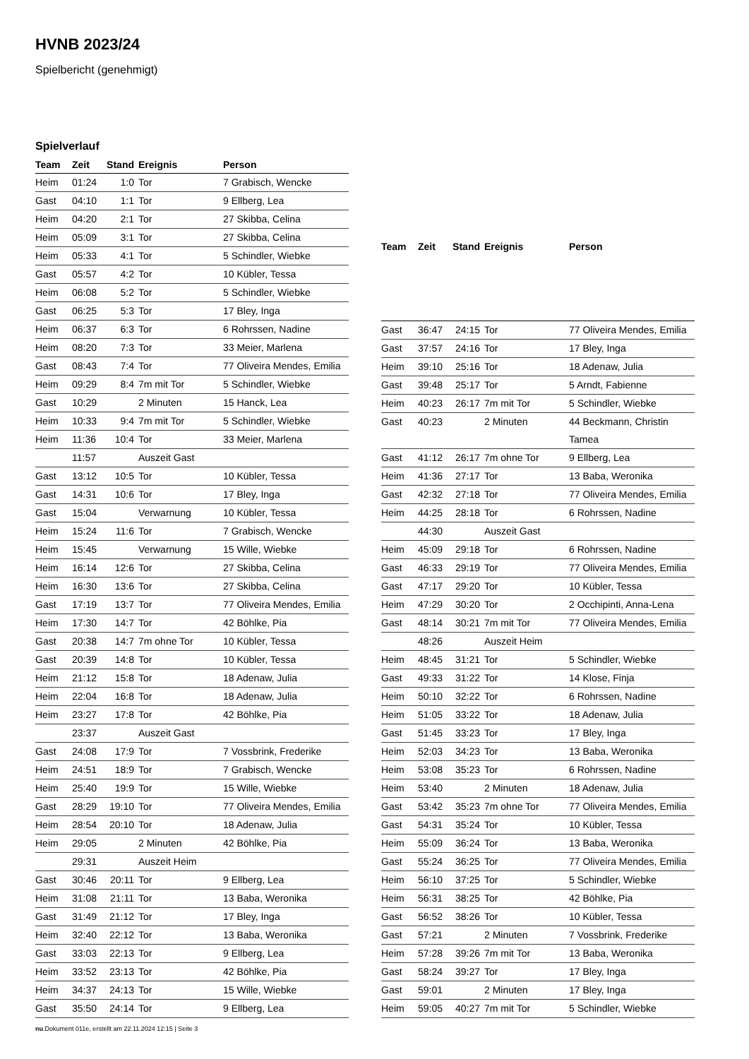HVNB 2023/24
Spielbericht (genehmigt)
Spielverlauf
| Team | Zeit | Stand | Ereignis | Person |
| --- | --- | --- | --- | --- |
| Heim | 01:24 | 1:0 | Tor | 7 Grabisch, Wencke |
| Gast | 04:10 | 1:1 | Tor | 9 Ellberg, Lea |
| Heim | 04:20 | 2:1 | Tor | 27 Skibba, Celina |
| Heim | 05:09 | 3:1 | Tor | 27 Skibba, Celina |
| Heim | 05:33 | 4:1 | Tor | 5 Schindler, Wiebke |
| Gast | 05:57 | 4:2 | Tor | 10 Kübler, Tessa |
| Heim | 06:08 | 5:2 | Tor | 5 Schindler, Wiebke |
| Gast | 06:25 | 5:3 | Tor | 17 Bley, Inga |
| Heim | 06:37 | 6:3 | Tor | 6 Rohrssen, Nadine |
| Heim | 08:20 | 7:3 | Tor | 33 Meier, Marlena |
| Gast | 08:43 | 7:4 | Tor | 77 Oliveira Mendes, Emilia |
| Heim | 09:29 | 8:4 | 7m mit Tor | 5 Schindler, Wiebke |
| Gast | 10:29 | | 2 Minuten | 15 Hanck, Lea |
| Heim | 10:33 | 9:4 | 7m mit Tor | 5 Schindler, Wiebke |
| Heim | 11:36 | 10:4 | Tor | 33 Meier, Marlena |
| | 11:57 | | Auszeit Gast | |
| Gast | 13:12 | 10:5 | Tor | 10 Kübler, Tessa |
| Gast | 14:31 | 10:6 | Tor | 17 Bley, Inga |
| Gast | 15:04 | | Verwarnung | 10 Kübler, Tessa |
| Heim | 15:24 | 11:6 | Tor | 7 Grabisch, Wencke |
| Heim | 15:45 | | Verwarnung | 15 Wille, Wiebke |
| Heim | 16:14 | 12:6 | Tor | 27 Skibba, Celina |
| Heim | 16:30 | 13:6 | Tor | 27 Skibba, Celina |
| Gast | 17:19 | 13:7 | Tor | 77 Oliveira Mendes, Emilia |
| Heim | 17:30 | 14:7 | Tor | 42 Böhlke, Pia |
| Gast | 20:38 | 14:7 | 7m ohne Tor | 10 Kübler, Tessa |
| Gast | 20:39 | 14:8 | Tor | 10 Kübler, Tessa |
| Heim | 21:12 | 15:8 | Tor | 18 Adenaw, Julia |
| Heim | 22:04 | 16:8 | Tor | 18 Adenaw, Julia |
| Heim | 23:27 | 17:8 | Tor | 42 Böhlke, Pia |
| | 23:37 | | Auszeit Gast | |
| Gast | 24:08 | 17:9 | Tor | 7 Vossbrink, Frederike |
| Heim | 24:51 | 18:9 | Tor | 7 Grabisch, Wencke |
| Heim | 25:40 | 19:9 | Tor | 15 Wille, Wiebke |
| Gast | 28:29 | 19:10 | Tor | 77 Oliveira Mendes, Emilia |
| Heim | 28:54 | 20:10 | Tor | 18 Adenaw, Julia |
| Heim | 29:05 | | 2 Minuten | 42 Böhlke, Pia |
| | 29:31 | | Auszeit Heim | |
| Gast | 30:46 | 20:11 | Tor | 9 Ellberg, Lea |
| Heim | 31:08 | 21:11 | Tor | 13 Baba, Weronika |
| Gast | 31:49 | 21:12 | Tor | 17 Bley, Inga |
| Heim | 32:40 | 22:12 | Tor | 13 Baba, Weronika |
| Gast | 33:03 | 22:13 | Tor | 9 Ellberg, Lea |
| Heim | 33:52 | 23:13 | Tor | 42 Böhlke, Pia |
| Heim | 34:37 | 24:13 | Tor | 15 Wille, Wiebke |
| Gast | 35:50 | 24:14 | Tor | 9 Ellberg, Lea |
| Team | Zeit | Stand | Ereignis | Person |
| --- | --- | --- | --- | --- |
| Gast | 36:47 | 24:15 | Tor | 77 Oliveira Mendes, Emilia |
| Gast | 37:57 | 24:16 | Tor | 17 Bley, Inga |
| Heim | 39:10 | 25:16 | Tor | 18 Adenaw, Julia |
| Gast | 39:48 | 25:17 | Tor | 5 Arndt, Fabienne |
| Heim | 40:23 | 26:17 | 7m mit Tor | 5 Schindler, Wiebke |
| Gast | 40:23 | | 2 Minuten | 44 Beckmann, Christin Tamea |
| Gast | 41:12 | 26:17 | 7m ohne Tor | 9 Ellberg, Lea |
| Heim | 41:36 | 27:17 | Tor | 13 Baba, Weronika |
| Gast | 42:32 | 27:18 | Tor | 77 Oliveira Mendes, Emilia |
| Heim | 44:25 | 28:18 | Tor | 6 Rohrssen, Nadine |
| | 44:30 | | Auszeit Gast | |
| Heim | 45:09 | 29:18 | Tor | 6 Rohrssen, Nadine |
| Gast | 46:33 | 29:19 | Tor | 77 Oliveira Mendes, Emilia |
| Gast | 47:17 | 29:20 | Tor | 10 Kübler, Tessa |
| Heim | 47:29 | 30:20 | Tor | 2 Occhipinti, Anna-Lena |
| Gast | 48:14 | 30:21 | 7m mit Tor | 77 Oliveira Mendes, Emilia |
| | 48:26 | | Auszeit Heim | |
| Heim | 48:45 | 31:21 | Tor | 5 Schindler, Wiebke |
| Gast | 49:33 | 31:22 | Tor | 14 Klose, Finja |
| Heim | 50:10 | 32:22 | Tor | 6 Rohrssen, Nadine |
| Heim | 51:05 | 33:22 | Tor | 18 Adenaw, Julia |
| Gast | 51:45 | 33:23 | Tor | 17 Bley, Inga |
| Heim | 52:03 | 34:23 | Tor | 13 Baba, Weronika |
| Heim | 53:08 | 35:23 | Tor | 6 Rohrssen, Nadine |
| Heim | 53:40 | | 2 Minuten | 18 Adenaw, Julia |
| Gast | 53:42 | 35:23 | 7m ohne Tor | 77 Oliveira Mendes, Emilia |
| Gast | 54:31 | 35:24 | Tor | 10 Kübler, Tessa |
| Heim | 55:09 | 36:24 | Tor | 13 Baba, Weronika |
| Gast | 55:24 | 36:25 | Tor | 77 Oliveira Mendes, Emilia |
| Heim | 56:10 | 37:25 | Tor | 5 Schindler, Wiebke |
| Heim | 56:31 | 38:25 | Tor | 42 Böhlke, Pia |
| Gast | 56:52 | 38:26 | Tor | 10 Kübler, Tessa |
| Gast | 57:21 | | 2 Minuten | 7 Vossbrink, Frederike |
| Heim | 57:28 | 39:26 | 7m mit Tor | 13 Baba, Weronika |
| Gast | 58:24 | 39:27 | Tor | 17 Bley, Inga |
| Gast | 59:01 | | 2 Minuten | 17 Bley, Inga |
| Heim | 59:05 | 40:27 | 7m mit Tor | 5 Schindler, Wiebke |
nu.Dokument 011e, erstellt am 22.11.2024 12:15 | Seite 3